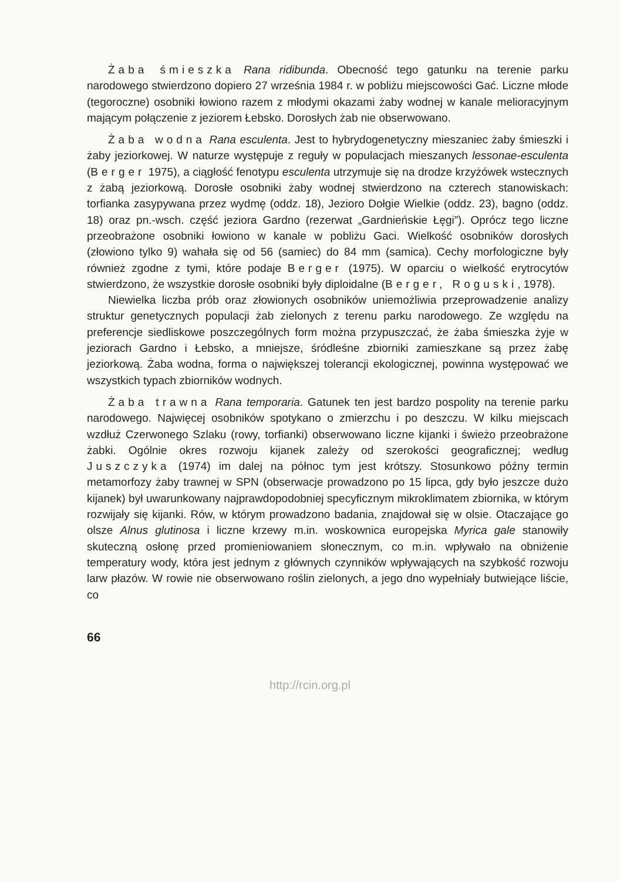Żaba śmieszka Rana ridibunda. Obecność tego gatunku na terenie parku narodowego stwierdzono dopiero 27 września 1984 r. w pobliżu miejscowości Gać. Liczne młode (tegoroczne) osobniki łowiono razem z młodymi okazami żaby wodnej w kanale melioracyjnym mającym połączenie z jeziorem Łebsko. Dorosłych żab nie obserwowano.
Żaba wodna Rana esculenta. Jest to hybrydogenetyczny mieszaniec żaby śmieszki i żaby jeziorkowej. W naturze występuje z reguły w populacjach mieszanych lessonae-esculenta (Berger 1975), a ciągłość fenotypu esculenta utrzymuje się na drodze krzyżówek wstecznych z żabą jeziorkową. Dorosłe osobniki żaby wodnej stwierdzono na czterech stanowiskach: torfianka zasypywana przez wydmę (oddz. 18), Jezioro Dołgie Wielkie (oddz. 23), bagno (oddz. 18) oraz pn.-wsch. część jeziora Gardno (rezerwat „Gardnieńskie Łęgi”). Oprócz tego liczne przeobrażone osobniki łowiono w kanale w pobliżu Gaci. Wielkość osobników dorosłych (złowiono tylko 9) wahała się od 56 (samiec) do 84 mm (samica). Cechy morfologiczne były również zgodne z tymi, które podaje Berger (1975). W oparciu o wielkość erytrocytów stwierdzono, że wszystkie dorosłe osobniki były diploidalne (Berger, Roguski, 1978).
Niewielka liczba prób oraz złowionych osobników uniemożliwia przeprowadzenie analizy struktur genetycznych populacji żab zielonych z terenu parku narodowego. Ze względu na preferencje siedliskowe poszczególnych form można przypuszczać, że żaba śmieszka żyje w jeziorach Gardno i Łebsko, a mniejsze, śródleśne zbiorniki zamieszkane są przez żabę jeziorkową. Żaba wodna, forma o największej tolerancji ekologicznej, powinna występować we wszystkich typach zbiorników wodnych.
Żaba trawna Rana temporaria. Gatunek ten jest bardzo pospolity na terenie parku narodowego. Najwięcej osobników spotykano o zmierzchu i po deszczu. W kilku miejscach wzdłuż Czerwonego Szlaku (rowy, torfianki) obserwowano liczne kijanki i świeżo przeobrażone żabki. Ogólnie okres rozwoju kijanek zależy od szerokości geograficznej; według Juszczyka (1974) im dalej na północ tym jest krótszy. Stosunkowo późny termin metamorfozy żaby trawnej w SPN (obserwacje prowadzono po 15 lipca, gdy było jeszcze dużo kijanek) był uwarunkowany najprawdopodobniej specyficznym mikroklimatem zbiornika, w którym rozwijały się kijanki. Rów, w którym prowadzono badania, znajdował się w olsie. Otaczające go olsze Alnus glutinosa i liczne krzewy m.in. woskownica europejska Myrica gale stanowiły skuteczną osłonę przed promieniowaniem słonecznym, co m.in. wpływało na obniżenie temperatury wody, która jest jednym z głównych czynników wpływających na szybkość rozwoju larw płazów. W rowie nie obserwowano roślin zielonych, a jego dno wypełniały butwiejące liście, co
66
http://rcin.org.pl